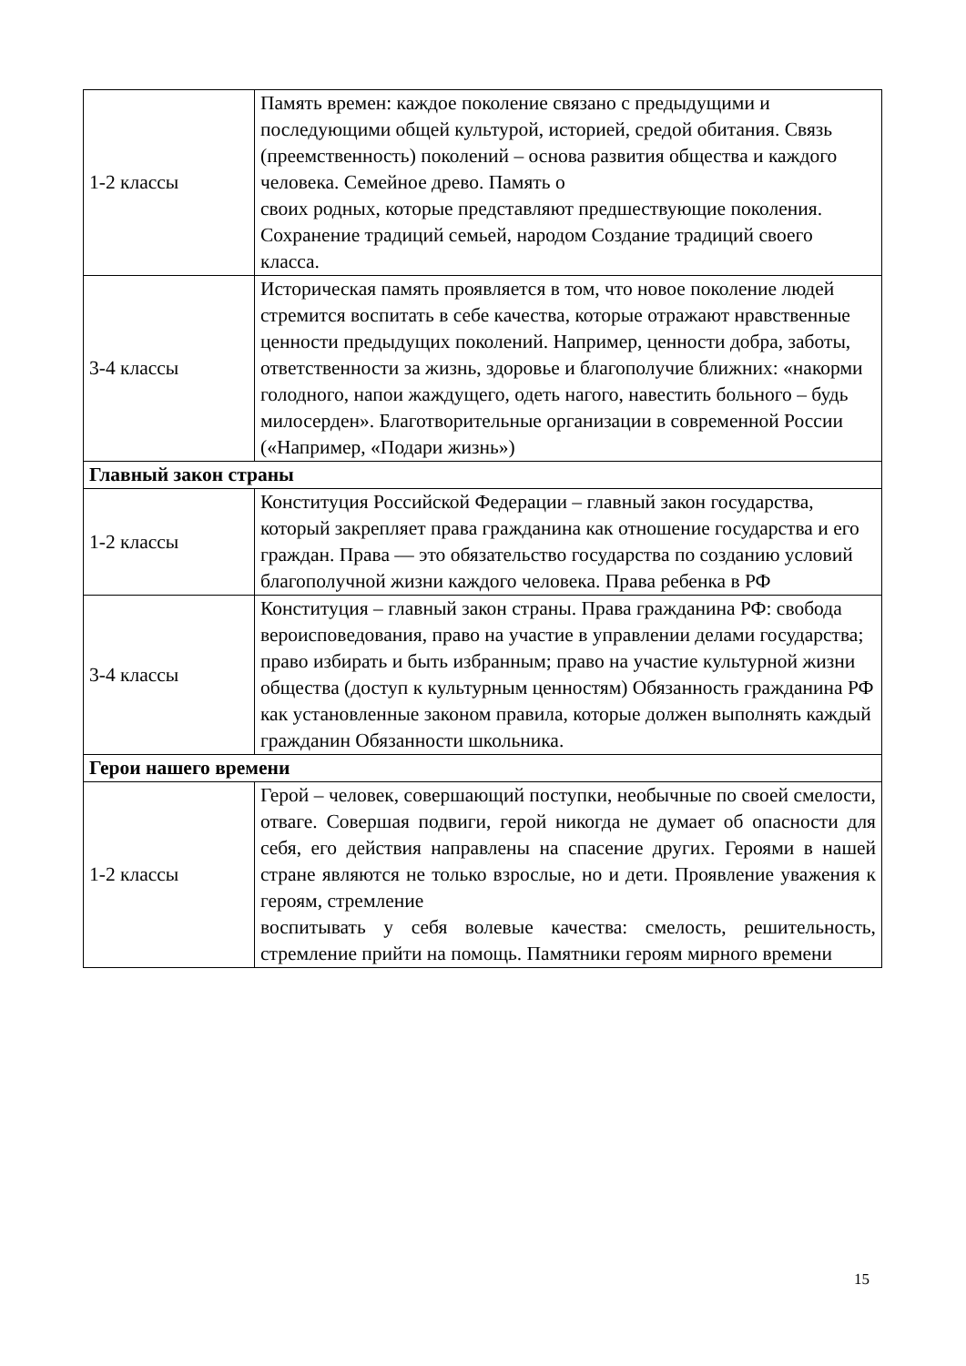| 1-2 классы | Память времен: каждое поколение связано с предыдущими и последующими общей культурой, историей, средой обитания. Связь (преемственность) поколений – основа развития общества и каждого человека. Семейное древо. Память о своих родных, которые представляют предшествующие поколения. Сохранение традиций семьей, народом Создание традиций своего класса. |
| 3-4 классы | Историческая память проявляется в том, что новое поколение людей стремится воспитать в себе качества, которые отражают нравственные ценности предыдущих поколений. Например, ценности добра, заботы, ответственности за жизнь, здоровье и благополучие ближних: «накорми голодного, напои жаждущего, одеть нагого, навестить больного – будь милосерден». Благотворительные организации в современной России («Например, «Подари жизнь») |
| Главный закон страны | |
| 1-2 классы | Конституция Российской Федерации – главный закон государства, который закрепляет права гражданина как отношение государства и его граждан. Права — это обязательство государства по созданию условий благополучной жизни каждого человека. Права ребенка в РФ |
| 3-4 классы | Конституция – главный закон страны. Права гражданина РФ: свобода вероисповедования, право на участие в управлении делами государства; право избирать и быть избранным; право на участие культурной жизни общества (доступ к культурным ценностям) Обязанность гражданина РФ как установленные законом правила, которые должен выполнять каждый гражданин Обязанности школьника. |
| Герои нашего времени | |
| 1-2 классы | Герой – человек, совершающий поступки, необычные по своей смелости, отваге. Совершая подвиги, герой никогда не думает об опасности для себя, его действия направлены на спасение других. Героями в нашей стране являются не только взрослые, но и дети. Проявление уважения к героям, стремление воспитывать у себя волевые качества: смелость, решительность, стремление прийти на помощь. Памятники героям мирного времени |
15